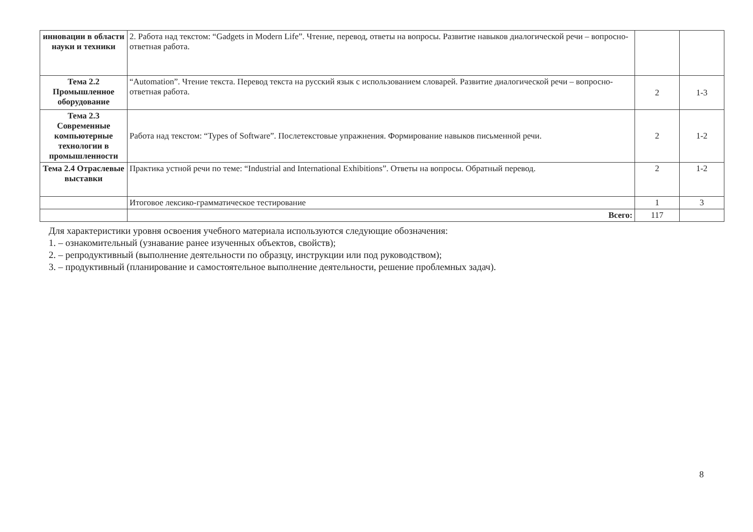| инновации в области науки и техники | 2. Работа над текстом: “Gadgets in Modern Life”. Чтение, перевод, ответы на вопросы. Развитие навыков диалогической речи – вопросно-ответная работа. | | |
| Тема 2.2 Промышленное оборудование | “Automation”. Чтение текста. Перевод текста на русский язык с использованием словарей. Развитие диалогической речи – вопросно-ответная работа. | 2 | 1-3 |
| Тема 2.3 Современные компьютерные технологии в промышленности | Работа над текстом: “Types of Software”. Послетекстовые упражнения. Формирование навыков письменной речи. | 2 | 1-2 |
| Тема 2.4 Отраслевые выставки | Практика устной речи по теме: “Industrial and International Exhibitions”. Ответы на вопросы. Обратный перевод. | 2 | 1-2 |
| | Итоговое лексико-грамматическое тестирование | 1 | 3 |
| | Всего: | 117 | |
Для характеристики уровня освоения учебного материала используются следующие обозначения:
1. – ознакомительный (узнавание ранее изученных объектов, свойств);
2. – репродуктивный (выполнение деятельности по образцу, инструкции или под руководством);
3. – продуктивный (планирование и самостоятельное выполнение деятельности, решение проблемных задач).
8